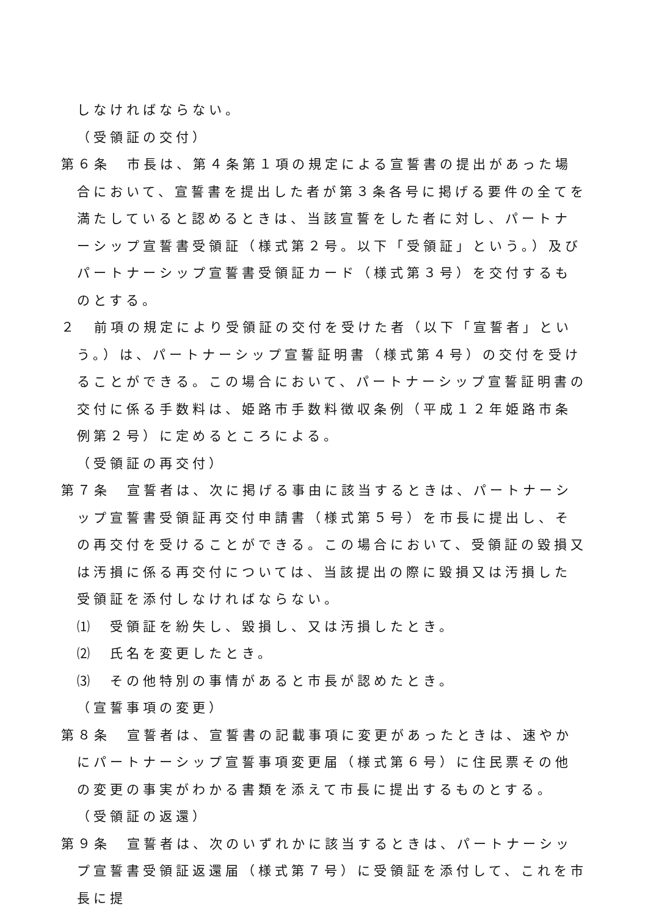しなければならない。
（受領証の交付）
第６条　市長は、第４条第１項の規定による宣誓書の提出があった場合において、宣誓書を提出した者が第３条各号に掲げる要件の全てを満たしていると認めるときは、当該宣誓をした者に対し、パートナーシップ宣誓書受領証（様式第２号。以下「受領証」という。）及びパートナーシップ宣誓書受領証カード（様式第３号）を交付するものとする。
２　前項の規定により受領証の交付を受けた者（以下「宣誓者」という。）は、パートナーシップ宣誓証明書（様式第４号）の交付を受けることができる。この場合において、パートナーシップ宣誓証明書の交付に係る手数料は、姫路市手数料徴収条例（平成１２年姫路市条例第２号）に定めるところによる。
（受領証の再交付）
第７条　宣誓者は、次に掲げる事由に該当するときは、パートナーシップ宣誓書受領証再交付申請書（様式第５号）を市長に提出し、その再交付を受けることができる。この場合において、受領証の毀損又は汚損に係る再交付については、当該提出の際に毀損又は汚損した受領証を添付しなければならない。
⑴　受領証を紛失し、毀損し、又は汚損したとき。
⑵　氏名を変更したとき。
⑶　その他特別の事情があると市長が認めたとき。
（宣誓事項の変更）
第８条　宣誓者は、宣誓書の記載事項に変更があったときは、速やかにパートナーシップ宣誓事項変更届（様式第６号）に住民票その他の変更の事実がわかる書類を添えて市長に提出するものとする。
（受領証の返還）
第９条　宣誓者は、次のいずれかに該当するときは、パートナーシップ宣誓書受領証返還届（様式第７号）に受領証を添付して、これを市長に提